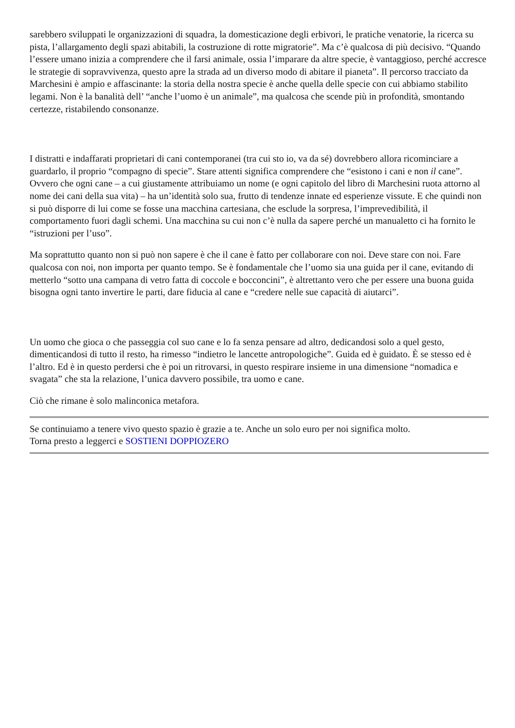sarebbero sviluppati le organizzazioni di squadra, la domesticazione degli erbivori, le pratiche venatorie, la ricerca su pista, l’allargamento degli spazi abitabili, la costruzione di rotte migratorie”. Ma c’è qualcosa di più decisivo. “Quando l’essere umano inizia a comprendere che il farsi animale, ossia l’imparare da altre specie, è vantaggioso, perché accresce le strategie di sopravvivenza, questo apre la strada ad un diverso modo di abitare il pianeta”. Il percorso tracciato da Marchesini è ampio e affascinante: la storia della nostra specie è anche quella delle specie con cui abbiamo stabilito legami. Non è la banalità dell’ “anche l’uomo è un animale”, ma qualcosa che scende più in profondità, smontando certezze, ristabilendo consonanze.
I distratti e indaffarati proprietari di cani contemporanei (tra cui sto io, va da sé) dovrebbero allora ricominciare a guardarlo, il proprio “compagno di specie”. Stare attenti significa comprendere che “esistono i cani e non il cane”. Ovvero che ogni cane – a cui giustamente attribuiamo un nome (e ogni capitolo del libro di Marchesini ruota attorno al nome dei cani della sua vita) – ha un’identità solo sua, frutto di tendenze innate ed esperienze vissute. E che quindi non si può disporre di lui come se fosse una macchina cartesiana, che esclude la sorpresa, l’imprevedibilità, il comportamento fuori dagli schemi. Una macchina su cui non c’è nulla da sapere perché un manualetto ci ha fornito le “istruzioni per l’uso”.
Ma soprattutto quanto non si può non sapere è che il cane è fatto per collaborare con noi. Deve stare con noi. Fare qualcosa con noi, non importa per quanto tempo. Se è fondamentale che l’uomo sia una guida per il cane, evitando di metterlo “sotto una campana di vetro fatta di coccole e bocconcini”, è altrettanto vero che per essere una buona guida bisogna ogni tanto invertire le parti, dare fiducia al cane e “credere nelle sue capacità di aiutarci”.
Un uomo che gioca o che passeggia col suo cane e lo fa senza pensare ad altro, dedicandosi solo a quel gesto, dimenticandosi di tutto il resto, ha rimesso “indietro le lancette antropologiche”. Guida ed è guidato. È se stesso ed è l’altro. Ed è in questo perdersi che è poi un ritrovarsi, in questo respirare insieme in una dimensione “nomadica e svagata” che sta la relazione, l’unica davvero possibile, tra uomo e cane.
Ciò che rimane è solo malinconica metafora.
Se continuiamo a tenere vivo questo spazio è grazie a te. Anche un solo euro per noi significa molto.
Torna presto a leggerci e SOSTIENI DOPPIOZERO